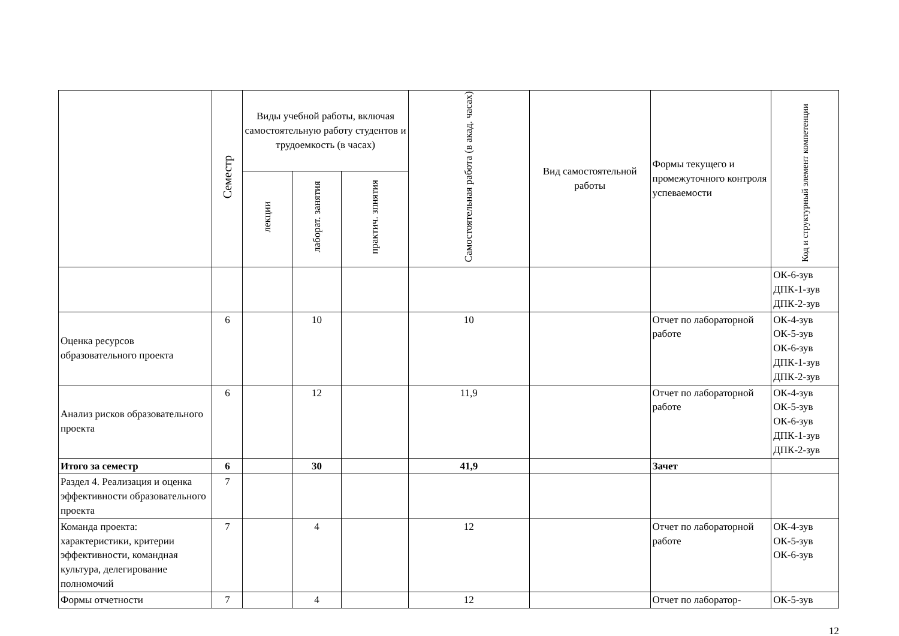| | Семестр | Виды учебной работы, включая самостоятельную работу студентов и трудоемкость (в часах) | | | Самостоятельная работа (в акад. часах) | Вид самостоятельной работы | Формы текущего и промежуточного контроля успеваемости | Код и структурный элемент компетенции |
| --- | --- | --- | --- | --- | --- | --- | --- | --- |
| | | лекции | лаборат. занятия | практич. зпнятия | | | | |
| | | | | | | | | ОК-6-зув ДПК-1-зув ДПК-2-зув |
| Оценка ресурсов образовательного проекта | 6 | | 10 | | 10 | | Отчет по лабораторной работе | ОК-4-зув ОК-5-зув ОК-6-зув ДПК-1-зув ДПК-2-зув |
| Анализ рисков образовательного проекта | 6 | | 12 | | 11,9 | | Отчет по лабораторной работе | ОК-4-зув ОК-5-зув ОК-6-зув ДПК-1-зув ДПК-2-зув |
| Итого за семестр | 6 | | 30 | | 41,9 | | Зачет | |
| Раздел 4. Реализация и оценка эффективности образовательного проекта | 7 | | | | | | | |
| Команда проекта: характеристики, критерии эффективности, командная культура, делегирование полномочий | 7 | | 4 | | 12 | | Отчет по лабораторной работе | ОК-4-зув ОК-5-зув ОК-6-зув |
| Формы отчетности | 7 | | 4 | | 12 | | Отчет по лаборатор- | ОК-5-зув |
12